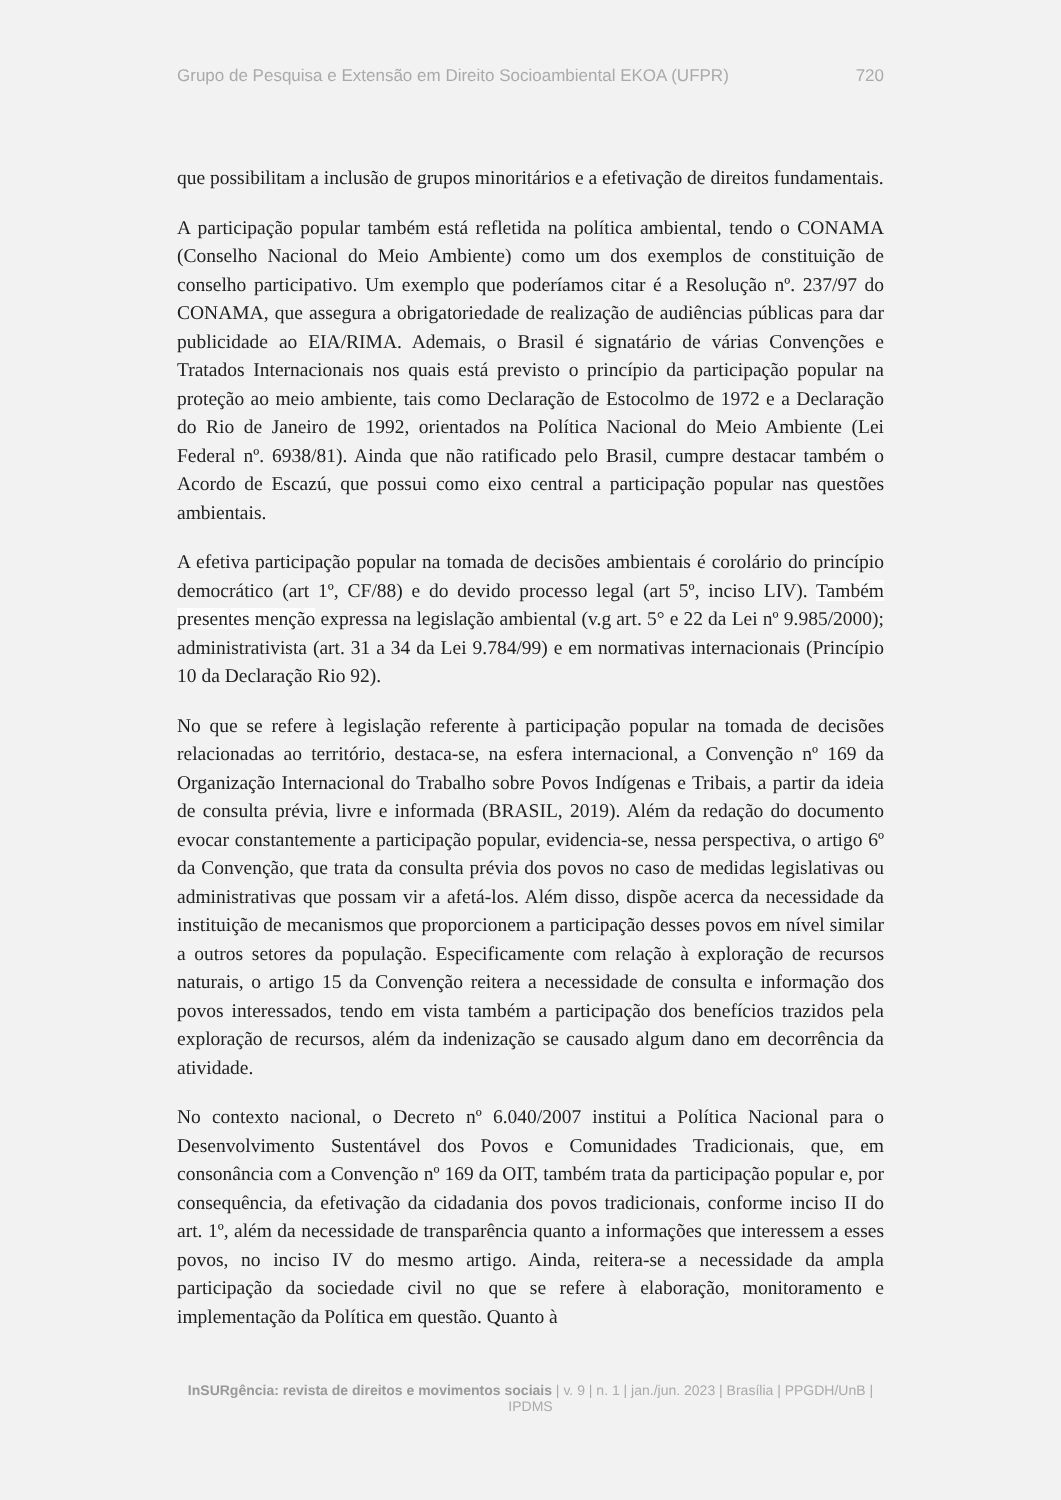Grupo de Pesquisa e Extensão em Direito Socioambiental EKOA (UFPR) 720
que possibilitam a inclusão de grupos minoritários e a efetivação de direitos fundamentais.
A participação popular também está refletida na política ambiental, tendo o CONAMA (Conselho Nacional do Meio Ambiente) como um dos exemplos de constituição de conselho participativo. Um exemplo que poderíamos citar é a Resolução nº. 237/97 do CONAMA, que assegura a obrigatoriedade de realização de audiências públicas para dar publicidade ao EIA/RIMA. Ademais, o Brasil é signatário de várias Convenções e Tratados Internacionais nos quais está previsto o princípio da participação popular na proteção ao meio ambiente, tais como Declaração de Estocolmo de 1972 e a Declaração do Rio de Janeiro de 1992, orientados na Política Nacional do Meio Ambiente (Lei Federal nº. 6938/81). Ainda que não ratificado pelo Brasil, cumpre destacar também o Acordo de Escazú, que possui como eixo central a participação popular nas questões ambientais.
A efetiva participação popular na tomada de decisões ambientais é corolário do princípio democrático (art 1º, CF/88) e do devido processo legal (art 5º, inciso LIV). Também presentes menção expressa na legislação ambiental (v.g art. 5° e 22 da Lei nº 9.985/2000); administrativista (art. 31 a 34 da Lei 9.784/99) e em normativas internacionais (Princípio 10 da Declaração Rio 92).
No que se refere à legislação referente à participação popular na tomada de decisões relacionadas ao território, destaca-se, na esfera internacional, a Convenção nº 169 da Organização Internacional do Trabalho sobre Povos Indígenas e Tribais, a partir da ideia de consulta prévia, livre e informada (BRASIL, 2019). Além da redação do documento evocar constantemente a participação popular, evidencia-se, nessa perspectiva, o artigo 6º da Convenção, que trata da consulta prévia dos povos no caso de medidas legislativas ou administrativas que possam vir a afetá-los. Além disso, dispõe acerca da necessidade da instituição de mecanismos que proporcionem a participação desses povos em nível similar a outros setores da população. Especificamente com relação à exploração de recursos naturais, o artigo 15 da Convenção reitera a necessidade de consulta e informação dos povos interessados, tendo em vista também a participação dos benefícios trazidos pela exploração de recursos, além da indenização se causado algum dano em decorrência da atividade.
No contexto nacional, o Decreto nº 6.040/2007 institui a Política Nacional para o Desenvolvimento Sustentável dos Povos e Comunidades Tradicionais, que, em consonância com a Convenção nº 169 da OIT, também trata da participação popular e, por consequência, da efetivação da cidadania dos povos tradicionais, conforme inciso II do art. 1º, além da necessidade de transparência quanto a informações que interessem a esses povos, no inciso IV do mesmo artigo. Ainda, reitera-se a necessidade da ampla participação da sociedade civil no que se refere à elaboração, monitoramento e implementação da Política em questão. Quanto à
InSURgência: revista de direitos e movimentos sociais | v. 9 | n. 1 | jan./jun. 2023 | Brasília | PPGDH/UnB | IPDMS